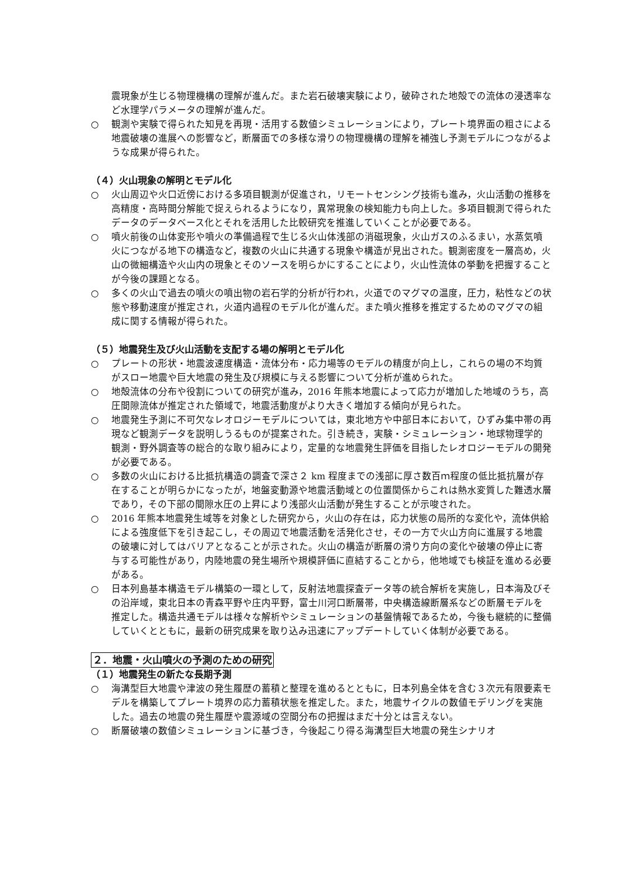震現象が生じる物理機構の理解が進んだ。また岩石破壊実験により，破砕された地殻での流体の浸透率など水理学パラメータの理解が進んだ。
○ 観測や実験で得られた知見を再現・活用する数値シミュレーションにより，プレート境界面の粗さによる地震破壊の進展への影響など，断層面での多様な滑りの物理機構の理解を補強し予測モデルにつながるような成果が得られた。
（４）火山現象の解明とモデル化
○ 火山周辺や火口近傍における多項目観測が促進され，リモートセンシング技術も進み，火山活動の推移を高精度・高時間分解能で捉えられるようになり，異常現象の検知能力も向上した。多項目観測で得られたデータのデータベース化とそれを活用した比較研究を推進していくことが必要である。
○ 噴火前後の山体変形や噴火の準備過程で生じる火山体浅部の消磁現象，火山ガスのふるまい，水蒸気噴火につながる地下の構造など，複数の火山に共通する現象や構造が見出された。観測密度を一層高め，火山の微細構造や火山内の現象とそのソースを明らかにすることにより，火山性流体の挙動を把握することが今後の課題となる。
○ 多くの火山で過去の噴火の噴出物の岩石学的分析が行われ，火道でのマグマの温度，圧力，粘性などの状態や移動速度が推定され，火道内過程のモデル化が進んだ。また噴火推移を推定するためのマグマの組成に関する情報が得られた。
（５）地震発生及び火山活動を支配する場の解明とモデル化
○ プレートの形状・地震波速度構造・流体分布・応力場等のモデルの精度が向上し，これらの場の不均質がスロー地震や巨大地震の発生及び規模に与える影響について分析が進められた。
○ 地殻流体の分布や役割についての研究が進み，2016 年熊本地震によって応力が増加した地域のうち，高圧間隙流体が推定された領域で，地震活動度がより大きく増加する傾向が見られた。
○ 地震発生予測に不可欠なレオロジーモデルについては，東北地方や中部日本において，ひずみ集中帯の再現など観測データを説明しうるものが提案された。引き続き，実験・シミュレーション・地球物理学的観測・野外調査等の総合的な取り組みにより，定量的な地震発生評価を目指したレオロジーモデルの開発が必要である。
○ 多数の火山における比抵抗構造の調査で深さ２ km 程度までの浅部に厚さ数百ｍ程度の低比抵抗層が存在することが明らかになったが，地盤変動源や地震活動域との位置関係からこれは熱水変質した難透水層であり，その下部の間隙水圧の上昇により浅部火山活動が発生することが示唆された。
○ 2016 年熊本地震発生域等を対象とした研究から，火山の存在は，応力状態の局所的な変化や，流体供給による強度低下を引き起こし，その周辺で地震活動を活発化させ，その一方で火山方向に進展する地震の破壊に対してはバリアとなることが示された。火山の構造が断層の滑り方向の変化や破壊の停止に寄与する可能性があり，内陸地震の発生場所や規模評価に直結することから，他地域でも検証を進める必要がある。
○ 日本列島基本構造モデル構築の一環として，反射法地震探査データ等の統合解析を実施し，日本海及びその沿岸域，東北日本の青森平野や庄内平野，富士川河口断層帯，中央構造線断層系などの断層モデルを推定した。構造共通モデルは様々な解析やシミュレーションの基盤情報であるため，今後も継続的に整備していくとともに，最新の研究成果を取り込み迅速にアップデートしていく体制が必要である。
２．地震・火山噴火の予測のための研究
（１）地震発生の新たな長期予測
○ 海溝型巨大地震や津波の発生履歴の蓄積と整理を進めるとともに，日本列島全体を含む３次元有限要素モデルを構築してプレート境界の応力蓄積状態を推定した。また，地震サイクルの数値モデリングを実施した。過去の地震の発生履歴や震源域の空間分布の把握はまだ十分とは言えない。
○ 断層破壊の数値シミュレーションに基づき，今後起こり得る海溝型巨大地震の発生シナリオ